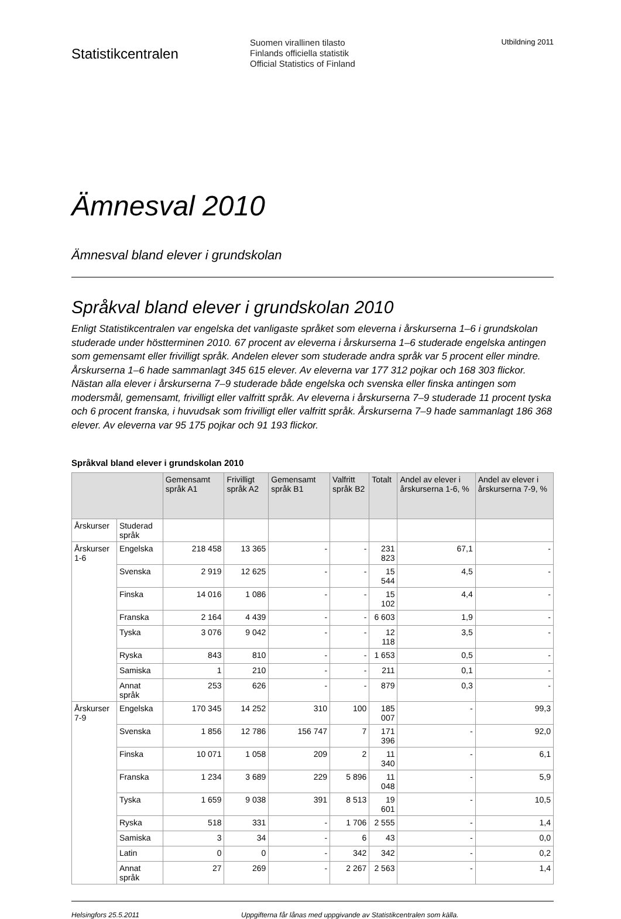Statistikcentralen
Suomen virallinen tilasto
Finlands officiella statistik
Official Statistics of Finland
Utbildning 2011
Ämnesval 2010
Ämnesval bland elever i grundskolan
Språkval bland elever i grundskolan 2010
Enligt Statistikcentralen var engelska det vanligaste språket som eleverna i årskurserna 1–6 i grundskolan studerade under höstterminen 2010. 67 procent av eleverna i årskurserna 1–6 studerade engelska antingen som gemensamt eller frivilligt språk. Andelen elever som studerade andra språk var 5 procent eller mindre. Årskurserna 1–6 hade sammanlagt 345 615 elever. Av eleverna var 177 312 pojkar och 168 303 flickor. Nästan alla elever i årskurserna 7–9 studerade både engelska och svenska eller finska antingen som modersmål, gemensamt, frivilligt eller valfritt språk. Av eleverna i årskurserna 7–9 studerade 11 procent tyska och 6 procent franska, i huvudsak som frivilligt eller valfritt språk. Årskurserna 7–9 hade sammanlagt 186 368 elever. Av eleverna var 95 175 pojkar och 91 193 flickor.
Språkval bland elever i grundskolan 2010
| | | Gemensamt språk A1 | Frivilligt språk A2 | Gemensamt språk B1 | Valfritt språk B2 | Totalt | Andel av elever i årskurserna 1-6, % | Andel av elever i årskurserna 7-9, % |
| --- | --- | --- | --- | --- | --- | --- | --- | --- |
| Årskurser | Studerad språk | | | | | | | |
| Årskurser 1-6 | Engelska | 218 458 | 13 365 | - | - | 231 823 | 67,1 | - |
| | Svenska | 2 919 | 12 625 | - | - | 15 544 | 4,5 | - |
| | Finska | 14 016 | 1 086 | - | - | 15 102 | 4,4 | - |
| | Franska | 2 164 | 4 439 | - | - | 6 603 | 1,9 | - |
| | Tyska | 3 076 | 9 042 | - | - | 12 118 | 3,5 | - |
| | Ryska | 843 | 810 | - | - | 1 653 | 0,5 | - |
| | Samiska | 1 | 210 | - | - | 211 | 0,1 | - |
| | Annat språk | 253 | 626 | - | - | 879 | 0,3 | - |
| Årskurser 7-9 | Engelska | 170 345 | 14 252 | 310 | 100 | 185 007 | - | 99,3 |
| | Svenska | 1 856 | 12 786 | 156 747 | 7 | 171 396 | - | 92,0 |
| | Finska | 10 071 | 1 058 | 209 | 2 | 11 340 | - | 6,1 |
| | Franska | 1 234 | 3 689 | 229 | 5 896 | 11 048 | - | 5,9 |
| | Tyska | 1 659 | 9 038 | 391 | 8 513 | 19 601 | - | 10,5 |
| | Ryska | 518 | 331 | - | 1 706 | 2 555 | - | 1,4 |
| | Samiska | 3 | 34 | - | 6 | 43 | - | 0,0 |
| | Latin | 0 | 0 | - | 342 | 342 | - | 0,2 |
| | Annat språk | 27 | 269 | - | 2 267 | 2 563 | - | 1,4 |
Helsingfors 25.5.2011 Uppgifterna får lånas med uppgivande av Statistikcentralen som källa.